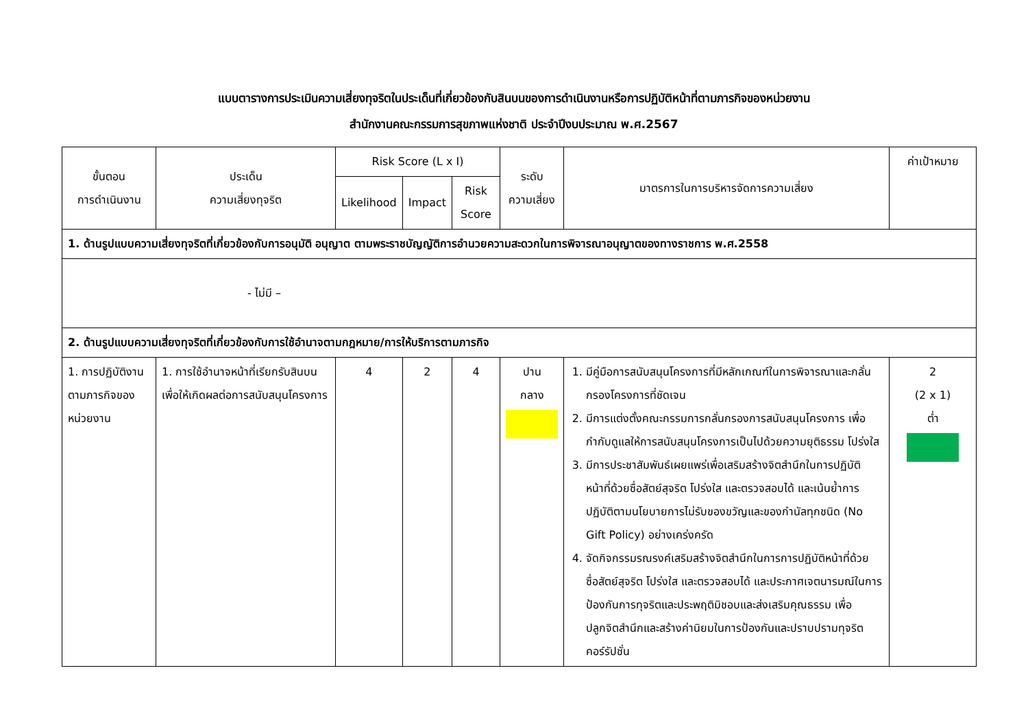แบบตารางการประเมินความเสี่ยงทุจริตในประเด็นที่เกี่ยวข้องกับสินบนของการดำเนินงานหรือการปฏิบัติหน้าที่ตามภารกิจของหน่วยงาน
สำนักงานคณะกรรมการสุขภาพแห่งชาติ ประจำปีงบประมาณ พ.ศ.2567
| ขั้นตอน การดำเนินงาน | ประเด็น ความเสี่ยงทุจริต | Risk Score (L x I) | | | ระดับ ความเสี่ยง | มาตรการในการบริหารจัดการความเสี่ยง | ค่าเป้าหมาย |
| --- | --- | --- | --- | --- | --- | --- | --- |
| | | Likelihood | Impact | Risk Score | | | |
| 1. ด้านรูปแบบความเสี่ยงทุจริตที่เกี่ยวข้องกับการอนุมัติ อนุญาต ตามพระราชบัญญัติการอำนวยความสะดวกในการพิจารณาอนุญาตของทางราชการ พ.ศ.2558 | | | | | | | |
| - ไม่มี – | | | | | | | |
| 2. ด้านรูปแบบความเสี่ยงทุจริตที่เกี่ยวข้องกับการใช้อำนาจตามกฎหมาย/การให้บริการตามภารกิจ | | | | | | | |
| 1. การปฏิบัติงานตามภารกิจของหน่วยงาน | 1. การใช้อำนาจหน้าที่เรียกรับสินบนเพื่อให้เกิดผลต่อการสนับสนุนโครงการ | 4 | 2 | 4 | ปาน กลาง | 1. มีคู่มือการสนับสนุนโครงการที่มีหลักเกณฑ์ในการพิจารณาและกลั่นกรองโครงการที่ชัดเจน 2. มีการแต่งตั้งคณะกรรมการกลั่นกรองการสนับสนุนโครงการ เพื่อกำกับดูแลให้การสนับสนุนโครงการเป็นไปด้วยความยุติธรรม โปร่งใส 3. มีการประชาสัมพันธ์เผยแพร่เพื่อเสริมสร้างจิตสำนึกในการปฏิบัติหน้าที่ด้วยซื่อสัตย์สุจริต โปร่งใส และตรวจสอบได้ และเน้นย้ำการปฏิบัติตามนโยบายการไม่รับของขวัญและของกำนัลทุกชนิด (No Gift Policy) อย่างเคร่งครัด 4. จัดกิจกรรมรณรงค์เสริมสร้างจิตสำนึกในการการปฏิบัติหน้าที่ด้วยซื่อสัตย์สุจริต โปร่งใส และตรวจสอบได้ และประกาศเจตนารมณ์ในการป้องกันการทุจริตและประพฤติมิชอบและส่งเสริมคุณธรรม เพื่อปลูกจิตสำนึกและสร้างค่านิยมในการป้องกันและปราบปรามทุจริตคอร์รัปชั่น | 2 (2 x 1) ต่ำ |